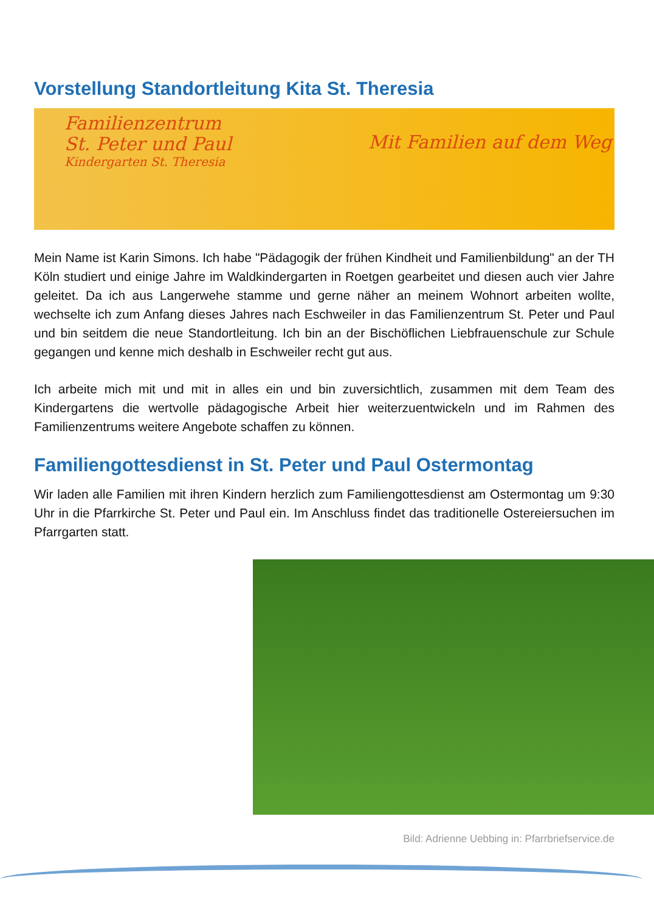Vorstellung Standortleitung Kita St. Theresia
Familienzentrum
St. Peter und Paul
Kindergarten St. Theresia
Mit Familien auf dem Weg
Mein Name ist Karin Simons. Ich habe "Pädagogik der frühen Kindheit und Familienbildung" an der TH Köln studiert und einige Jahre im Waldkindergarten in Roetgen gearbeitet und diesen auch vier Jahre geleitet. Da ich aus Langerwehe stamme und gerne näher an meinem Wohnort arbeiten wollte, wechselte ich zum Anfang dieses Jahres nach Eschweiler in das Familienzentrum St. Peter und Paul und bin seitdem die neue Standortleitung. Ich bin an der Bischöflichen Liebfrauenschule zur Schule gegangen und kenne mich deshalb in Eschweiler recht gut aus.
Ich arbeite mich mit und mit in alles ein und bin zuversichtlich, zusammen mit dem Team des Kindergartens die wertvolle pädagogische Arbeit hier weiterzuentwickeln und im Rahmen des Familienzentrums weitere Angebote schaffen zu können.
Familiengottesdienst in St. Peter und Paul Ostermontag
Wir laden alle Familien mit ihren Kindern herzlich zum Familiengottesdienst am Ostermontag um 9:30 Uhr in die Pfarrkirche St. Peter und Paul ein. Im Anschluss findet das traditionelle Ostereiersuchen im Pfarrgarten statt.
Bild: Adrienne Uebbing in: Pfarrbriefservice.de